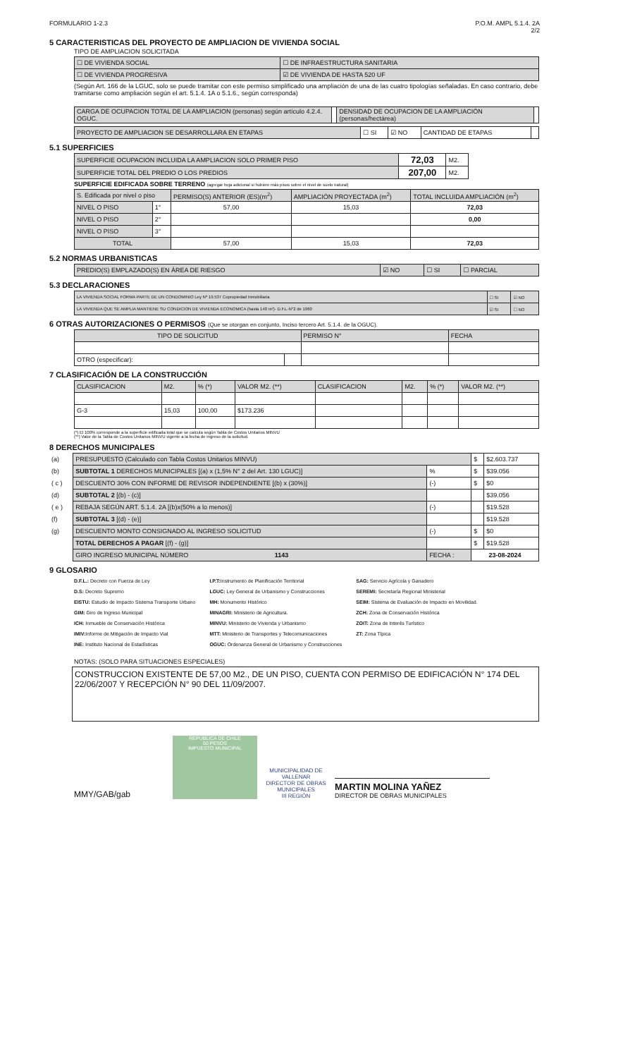FORMULARIO 1-2.3 P.O.M. AMPL 5.1.4. 2A
2/2
5 CARACTERISTICAS DEL PROYECTO DE AMPLIACION DE VIVIENDA SOCIAL
TIPO DE AMPLIACION SOLICITADA
| ☐ DE VIVIENDA SOCIAL | ☐ DE INFRAESTRUCTURA SANITARIA |
| ☐ DE VIVIENDA PROGRESIVA | ☑ DE VIVIENDA DE HASTA 520 UF |
(Según Art. 166 de la LGUC, solo se puede tramitar con este permiso simplificado una ampliación de una de las cuatro tipologías señaladas. En caso contrario, debe tramitarse como ampliación según el art. 5.1.4. 1A o 5.1.6., según corresponda)
| CARGA DE OCUPACION TOTAL DE LA AMPLIACION (personas) según artículo 4.2.4. OGUC. | | DENSIDAD DE OCUPACION DE LA AMPLIACIÓN (personas/hectárea) | |
| PROYECTO DE AMPLIACION SE DESARROLLARA EN ETAPAS | ☐ SI | ☑ NO | CANTIDAD DE ETAPAS | |
5.1 SUPERFICIES
| SUPERFICIE OCUPACION INCLUIDA LA AMPLIACION SOLO PRIMER PISO | 72,03 | M2. |
| SUPERFICIE TOTAL DEL PREDIO O LOS PREDIOS | 207,00 | M2. |
SUPERFICIE EDIFICADA SOBRE TERRENO (agregar hoja adicional si hubiere más pisos sobre el nivel de suelo natural)
| S. Edificada por nivel o piso | | PERMISO(S) ANTERIOR (ES)(m<sup>2</sup>) | AMPLIACIÓN PROYECTADA (m<sup>2</sup>) | TOTAL INCLUIDA AMPLIACIÓN (m<sup>2</sup>) |
| --- | --- | --- | --- | --- |
| NIVEL O PISO | 1° | 57,00 | 15,03 | 72,03 |
| NIVEL O PISO | 2° | | | 0,00 |
| NIVEL O PISO | 3° | | | |
| TOTAL | | 57,00 | 15,03 | 72,03 |
5.2 NORMAS URBANISTICAS
| PREDIO(S) EMPLAZADO(S) EN ÁREA DE RIESGO | ☑ NO | ☐ SI | ☐ PARCIAL |
5.3 DECLARACIONES
| LA VIVIENDA SOCIAL FORMA PARTE DE UN CONDOMINIO Ley Nº 19.537 Copropiedad Inmobiliaria | ☐ SI | ☑ NO |
| LA VIVIENDA QUE SE AMPLIA MANTIENE SU CONDICION DE VIVIENDA ECONOMICA (hasta 140 m²)- D.F.L-N°2 de 1960 | ☑ SI | ☐ NO |
6 OTRAS AUTORIZACIONES O PERMISOS (Que se otorgan en conjunto, Inciso tercero Art. 5.1.4. de la OGUC).
| TIPO DE SOLICITUD | | PERMISO N° | FECHA |
| --- | --- | --- | --- |
| OTRO (especificar): | | | |
7 CLASIFICACIÓN DE LA CONSTRUCCIÓN
| CLASIFICACION | M2. | % (*) | VALOR M2. (**) | CLASIFICACION | M2. | % (*) | VALOR M2. (**) |
| --- | --- | --- | --- | --- | --- | --- | --- |
| G-3 | 15,03 | 100,00 | $173.236 | | | | |
(*) El 100% corresponde a la superficie edificada total que se calcula según Tabla de Costos Unitarios MINVU
(**) Valor de la Tabla de Costos Unitarios MINVU vigente a la fecha de ingreso de la solicitud.
8 DERECHOS MUNICIPALES
| (a) | PRESUPUESTO (Calculado con Tabla Costos Unitarios MINVU) | | $ | $2.603.737 |
| (b) | SUBTOTAL 1 DERECHOS MUNICIPALES [(a) x (1,5% N° 2 del Art. 130 LGUC)] | % | $ | $39.056 |
| ( c ) | DESCUENTO 30% CON INFORME DE REVISOR INDEPENDIENTE [(b) x (30%)] | (-) | $ | $0 |
| (d) | SUBTOTAL 2 [(b) - (c)] | | | $39.056 |
| ( e ) | REBAJA SEGÚN ART. 5.1.4. 2A [(b)x(50% a lo menos)] | (-) | | $19.528 |
| (f) | SUBTOTAL 3 [(d) - (e)] | | | $19.528 |
| (g) | DESCUENTO MONTO CONSIGNADO AL INGRESO SOLICITUD | (-) | $ | $0 |
| | TOTAL DERECHOS A PAGAR [(f) - (g)] | | $ | $19.528 |
| | GIRO INGRESO MUNICIPAL NÚMERO 1143 | FECHA : | 23-08-2024 | |
9 GLOSARIO
D.F.L.: Decreto con Fuerza de Ley
D.S: Decreto Supremo
EISTU: Estudio de Impacto Sistema Transporte Urbano
GIM: Giro de Ingreso Municipal
ICH: Inmueble de Conservación Histórica
IMIV: Informe de Mitigación de Impacto Vial
INE: Instituto Nacional de Estadísticas
I.P.T: Instrumento de Planificación Territorial
LGUC: Ley General de Urbanismo y Construcciones
MH: Monumento Histórico
MINAGRI: Ministerio de Agricultura.
MINVU: Ministerio de Vivienda y Urbanismo
MTT: Ministerio de Transportes y Telecomunicaciones
OGUC: Ordenanza General de Urbanismo y Construcciones
SAG: Servicio Agrícola y Ganadero
SEREMI: Secretaría Regional Ministerial
SEIM: Sistema de Evaluación de Impacto en Movilidad.
ZCH: Zona de Conservación Histórica
ZOIT: Zona de Interés Turístico
ZT: Zona Típica
NOTAS: (SOLO PARA SITUACIONES ESPECIALES)
CONSTRUCCION EXISTENTE DE 57,00 M2., DE UN PISO, CUENTA CON PERMISO DE EDIFICACIÓN N° 174 DEL 22/06/2007 Y RECEPCIÓN N° 90 DEL 11/09/2007.
MMY/GAB/gab
REPUBLICA DE CHILE
50 PESOS
IMPUESTO MUNICIPAL
MUNICIPALIDAD DE VALLENAR
DIRECTOR DE OBRAS MUNICIPALES
III REGIÓN
MARTIN MOLINA YAÑEZ
DIRECTOR DE OBRAS MUNICIPALES